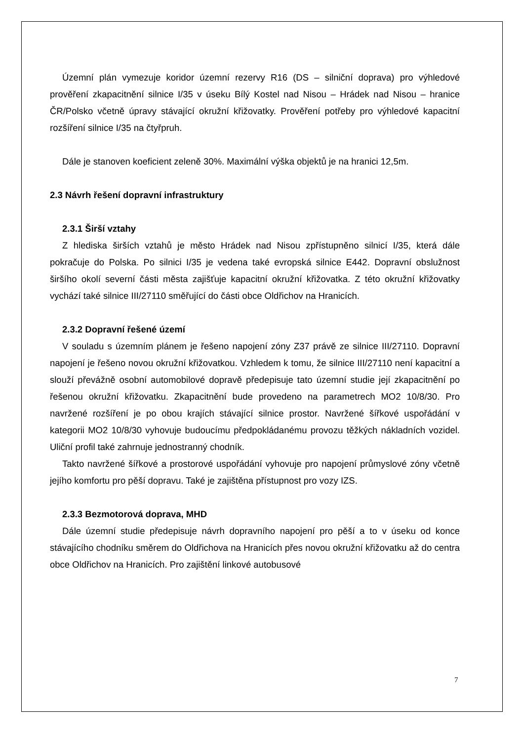Územní plán vymezuje koridor územní rezervy R16 (DS – silniční doprava) pro výhledové prověření zkapacitnění silnice I/35 v úseku Bílý Kostel nad Nisou – Hrádek nad Nisou – hranice ČR/Polsko včetně úpravy stávající okružní křižovatky. Prověření potřeby pro výhledové kapacitní rozšíření silnice I/35 na čtyřpruh.
Dále je stanoven koeficient zeleně 30%. Maximální výška objektů je na hranici 12,5m.
2.3 Návrh řešení dopravní infrastruktury
2.3.1 Širší vztahy
Z hlediska širších vztahů je město Hrádek nad Nisou zpřístupněno silnicí I/35, která dále pokračuje do Polska. Po silnici I/35 je vedena také evropská silnice E442. Dopravní obslužnost širšího okolí severní části města zajišťuje kapacitní okružní křižovatka. Z této okružní křižovatky vychází také silnice III/27110 směřující do části obce Oldřichov na Hranicích.
2.3.2 Dopravní řešené území
V souladu s územním plánem je řešeno napojení zóny Z37 právě ze silnice III/27110. Dopravní napojení je řešeno novou okružní křižovatkou. Vzhledem k tomu, že silnice III/27110 není kapacitní a slouží převážně osobní automobilové dopravě předepisuje tato územní studie její zkapacitnění po řešenou okružní křižovatku. Zkapacitnění bude provedeno na parametrech MO2 10/8/30. Pro navržené rozšíření je po obou krajích stávající silnice prostor. Navržené šířkové uspořádání v kategorii MO2 10/8/30 vyhovuje budoucímu předpokládanému provozu těžkých nákladních vozidel. Uliční profil také zahrnuje jednostranný chodník.
Takto navržené šířkové a prostorové uspořádání vyhovuje pro napojení průmyslové zóny včetně jejího komfortu pro pěší dopravu. Také je zajištěna přístupnost pro vozy IZS.
2.3.3 Bezmotorová doprava, MHD
Dále územní studie předepisuje návrh dopravního napojení pro pěší a to v úseku od konce stávajícího chodníku směrem do Oldřichova na Hranicích přes novou okružní křižovatku až do centra obce Oldřichov na Hranicích. Pro zajištění linkové autobusové
7